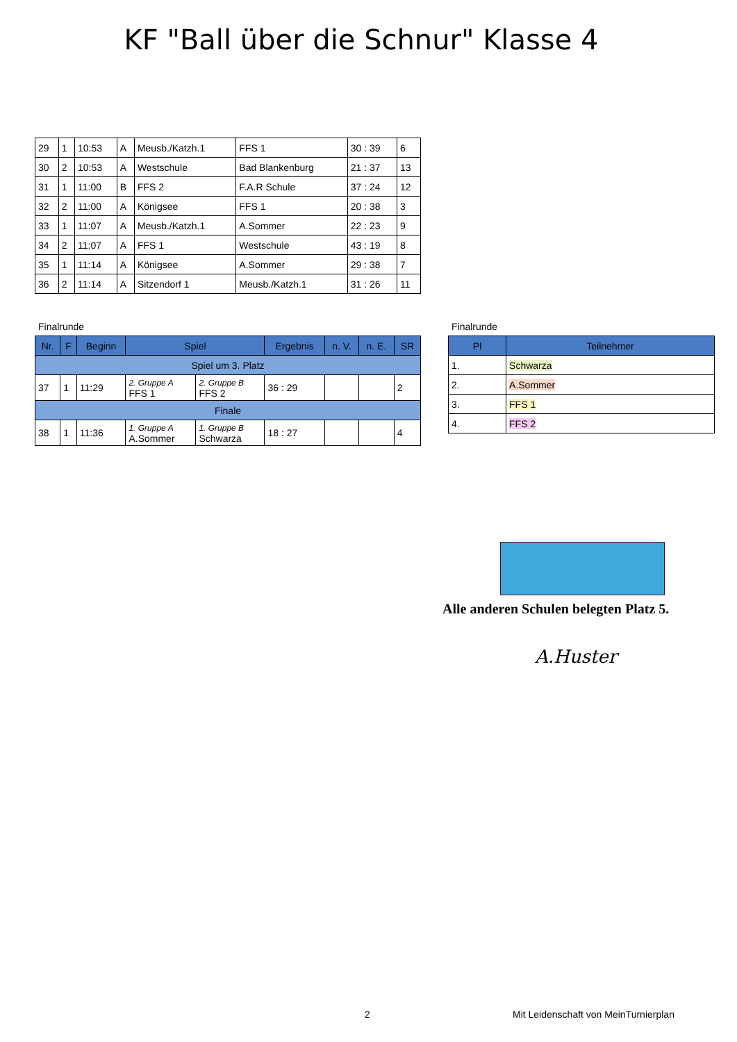KF "Ball über die Schnur" Klasse 4
| 29 | 1 | 10:53 | A | Meusb./Katzh.1 | FFS 1 | 30 : 39 | 6 |
| 30 | 2 | 10:53 | A | Westschule | Bad Blankenburg | 21 : 37 | 13 |
| 31 | 1 | 11:00 | B | FFS 2 | F.A.R Schule | 37 : 24 | 12 |
| 32 | 2 | 11:00 | A | Königsee | FFS 1 | 20 : 38 | 3 |
| 33 | 1 | 11:07 | A | Meusb./Katzh.1 | A.Sommer | 22 : 23 | 9 |
| 34 | 2 | 11:07 | A | FFS 1 | Westschule | 43 : 19 | 8 |
| 35 | 1 | 11:14 | A | Königsee | A.Sommer | 29 : 38 | 7 |
| 36 | 2 | 11:14 | A | Sitzendorf 1 | Meusb./Katzh.1 | 31 : 26 | 11 |
Finalrunde Finalrunde
| Nr. | F | Beginn | Spiel | | Ergebnis | n. V. | n. E. | SR |
| --- | --- | --- | --- | --- | --- | --- | --- | --- |
| Spiel um 3. Platz | | | | | | | | |
| 37 | 1 | 11:29 | 2. Gruppe A FFS 1 | 2. Gruppe B FFS 2 | 36 : 29 | | | 2 |
| Finale | | | | | | | | |
| 38 | 1 | 11:36 | 1. Gruppe A A.Sommer | 1. Gruppe B Schwarza | 18 : 27 | | | 4 |
| Pl | Teilnehmer |
| --- | --- |
| 1. | Schwarza |
| 2. | A.Sommer |
| 3. | FFS 1 |
| 4. | FFS 2 |
Alle anderen Schulen belegten Platz 5.
A.Huster
2
Mit Leidenschaft von MeinTurnierplan